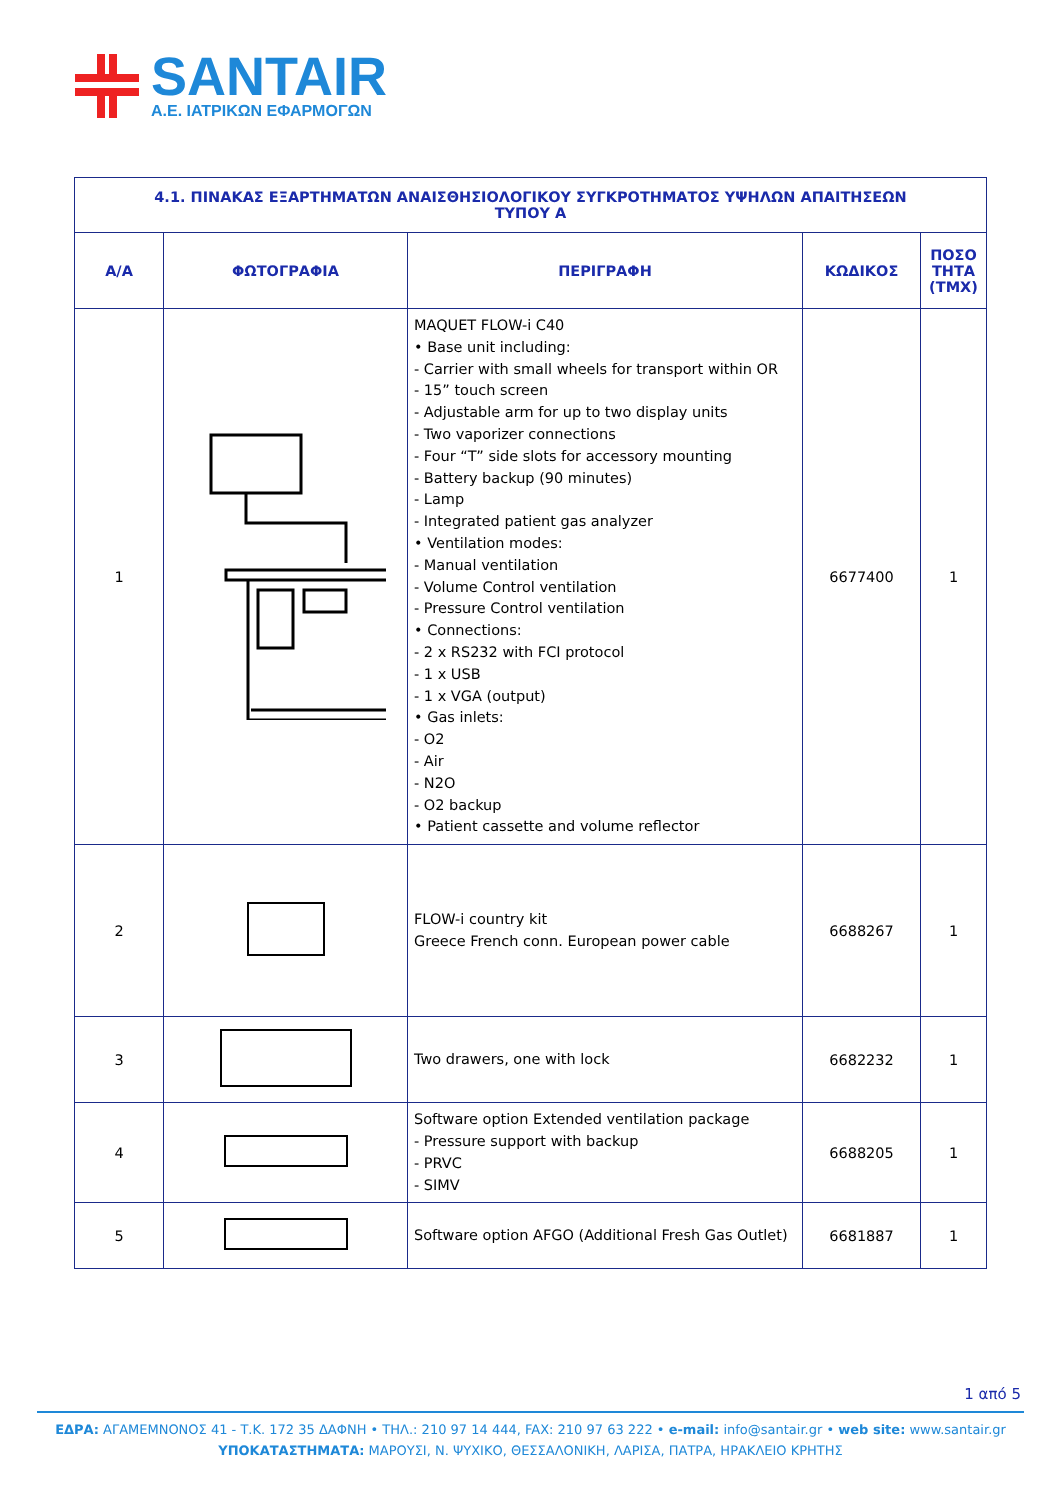SANTAIR
A.E. ΙΑΤΡΙΚΩΝ ΕΦΑΡΜΟΓΩΝ
| 4.1. ΠΙΝΑΚΑΣ ΕΞΑΡΤΗΜΑΤΩΝ ΑΝΑΙΣΘΗΣΙΟΛΟΓΙΚΟΥ ΣΥΓΚΡΟΤΗΜΑΤΟΣ ΥΨΗΛΩΝ ΑΠΑΙΤΗΣΕΩΝ ΤΥΠΟΥ Α | | | | |
| --- | --- | --- | --- | --- |
| Α/Α | ΦΩΤΟΓΡΑΦΙΑ | ΠΕΡΙΓΡΑΦΗ | ΚΩΔΙΚΟΣ | ΠΟΣΟ ΤΗΤΑ (ΤΜΧ) |
| 1 | | MAQUET FLOW-i C40 • Base unit including: - Carrier with small wheels for transport within OR - 15” touch screen - Adjustable arm for up to two display units - Two vaporizer connections - Four “T” side slots for accessory mounting - Battery backup (90 minutes) - Lamp - Integrated patient gas analyzer • Ventilation modes: - Manual ventilation - Volume Control ventilation - Pressure Control ventilation • Connections: - 2 x RS232 with FCI protocol - 1 x USB - 1 x VGA (output) • Gas inlets: - O2 - Air - N2O - O2 backup • Patient cassette and volume reflector | 6677400 | 1 |
| 2 | | FLOW-i country kit Greece French conn. European power cable | 6688267 | 1 |
| 3 | | Two drawers, one with lock | 6682232 | 1 |
| 4 | | Software option Extended ventilation package - Pressure support with backup - PRVC - SIMV | 6688205 | 1 |
| 5 | | Software option AFGO (Additional Fresh Gas Outlet) | 6681887 | 1 |
1 από 5
ΕΔΡΑ: ΑΓΑΜΕΜΝΟΝΟΣ 41 - Τ.Κ. 172 35 ΔΑΦΝΗ • ΤΗΛ.: 210 97 14 444, FAX: 210 97 63 222 • e-mail: info@santair.gr • web site: www.santair.gr
ΥΠΟΚΑΤΑΣΤΗΜΑΤΑ: ΜΑΡΟΥΣΙ, Ν. ΨΥΧΙΚΟ, ΘΕΣΣΑΛΟΝΙΚΗ, ΛΑΡΙΣΑ, ΠΑΤΡΑ, ΗΡΑΚΛΕΙΟ ΚΡΗΤΗΣ